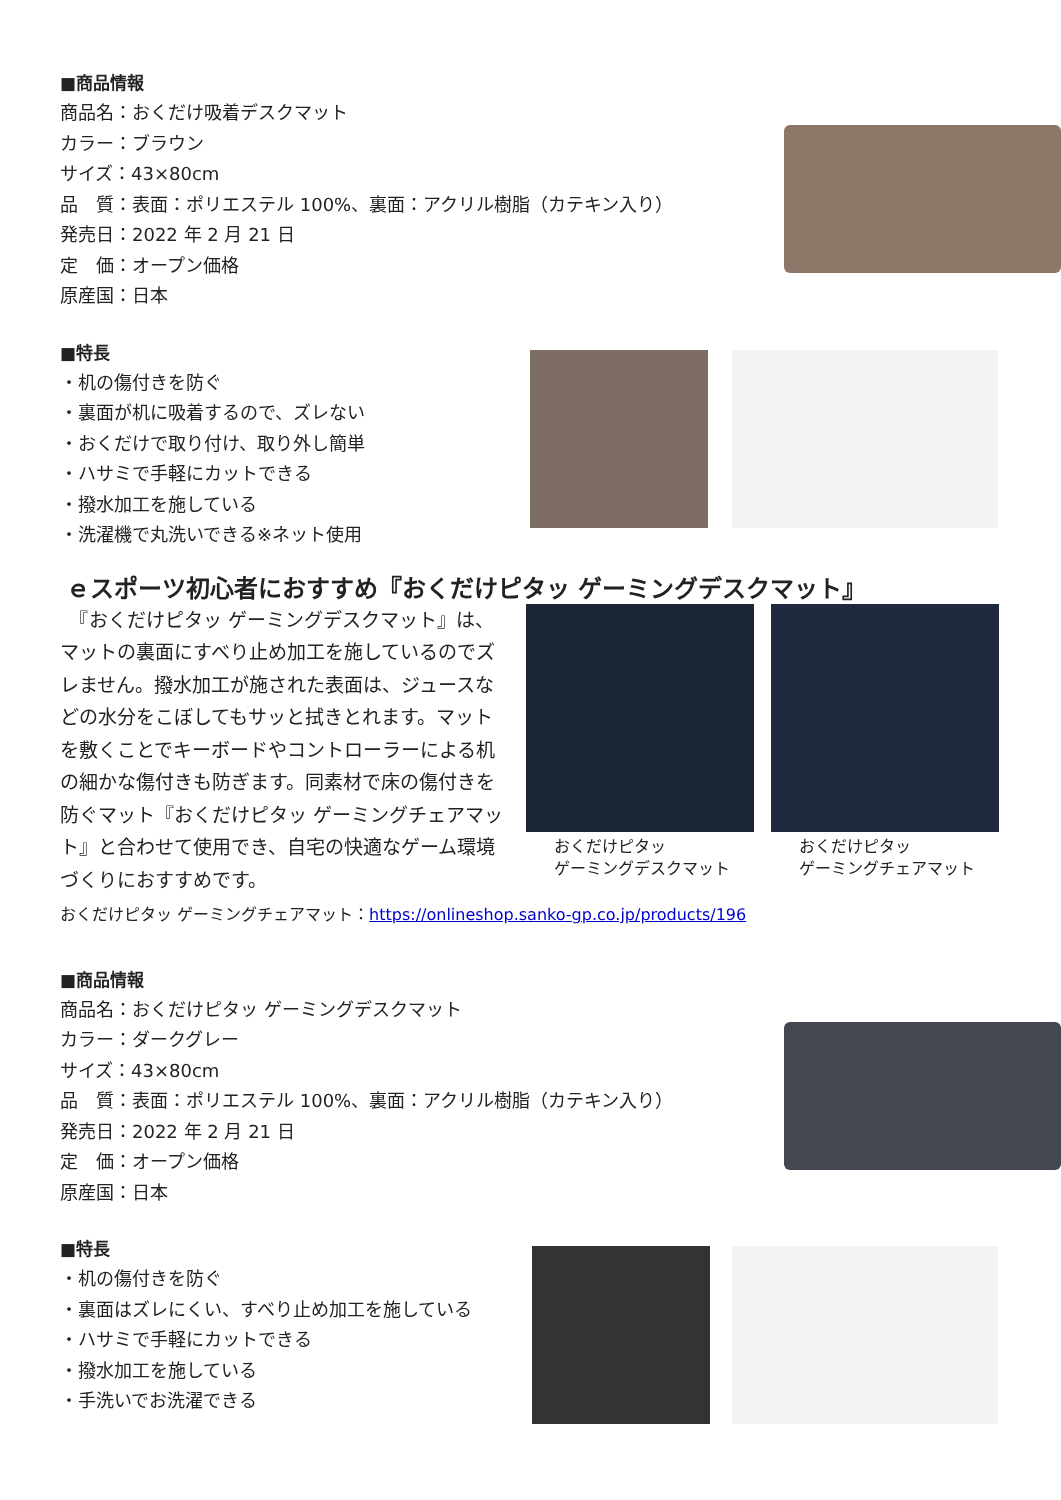■商品情報
商品名：おくだけ吸着デスクマット
カラー：ブラウン
サイズ：43×80cm
品　質：表面：ポリエステル 100%、裏面：アクリル樹脂（カテキン入り）
発売日：2022 年 2 月 21 日
定　価：オープン価格
原産国：日本
■特長
・机の傷付きを防ぐ
・裏面が机に吸着するので、ズレない
・おくだけで取り付け、取り外し簡単
・ハサミで手軽にカットできる
・撥水加工を施している
・洗濯機で丸洗いできる※ネット使用
ｅスポーツ初心者におすすめ『おくだけピタッ ゲーミングデスクマット』
　『おくだけピタッ ゲーミングデスクマット』は、マットの裏面にすべり止め加工を施しているのでズレません。撥水加工が施された表面は、ジュースなどの水分をこぼしてもサッと拭きとれます。マットを敷くことでキーボードやコントローラーによる机の細かな傷付きも防ぎます。同素材で床の傷付きを防ぐマット『おくだけピタッ ゲーミングチェアマット』と合わせて使用でき、自宅の快適なゲーム環境づくりにおすすめです。
おくだけピタッ
ゲーミングデスクマット
おくだけピタッ
ゲーミングチェアマット
おくだけピタッ ゲーミングチェアマット：https://onlineshop.sanko-gp.co.jp/products/196
■商品情報
商品名：おくだけピタッ ゲーミングデスクマット
カラー：ダークグレー
サイズ：43×80cm
品　質：表面：ポリエステル 100%、裏面：アクリル樹脂（カテキン入り）
発売日：2022 年 2 月 21 日
定　価：オープン価格
原産国：日本
■特長
・机の傷付きを防ぐ
・裏面はズレにくい、すべり止め加工を施している
・ハサミで手軽にカットできる
・撥水加工を施している
・手洗いでお洗濯できる